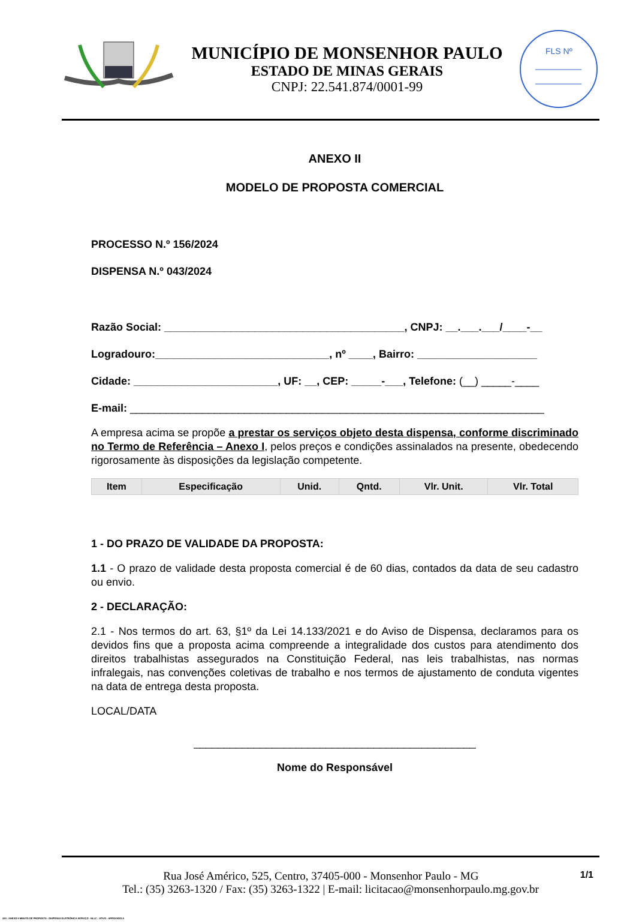MUNICÍPIO DE MONSENHOR PAULO
ESTADO DE MINAS GERAIS
CNPJ: 22.541.874/0001-99
FLS Nº
ANEXO II
MODELO DE PROPOSTA COMERCIAL
PROCESSO N.º 156/2024
DISPENSA N.º 043/2024
Razão Social: ________________________________________, CNPJ: __.___.___/____-__
Logradouro:_____________________________, nº ____, Bairro: ____________________
Cidade: ________________________, UF: __, CEP: _____-___, Telefone: (__) _____-____
E-mail: _____________________________________________________________________
A empresa acima se propõe a prestar os serviços objeto desta dispensa, conforme discriminado no Termo de Referência – Anexo I, pelos preços e condições assinalados na presente, obedecendo rigorosamente às disposições da legislação competente.
| Item | Especificação | Unid. | Qntd. | Vlr. Unit. | Vlr. Total |
| --- | --- | --- | --- | --- | --- |
1 - DO PRAZO DE VALIDADE DA PROPOSTA:
1.1 - O prazo de validade desta proposta comercial é de 60 dias, contados da data de seu cadastro ou envio.
2 - DECLARAÇÃO:
2.1 - Nos termos do art. 63, §1º da Lei 14.133/2021 e do Aviso de Dispensa, declaramos para os devidos fins que a proposta acima compreende a integralidade dos custos para atendimento dos direitos trabalhistas assegurados na Constituição Federal, nas leis trabalhistas, nas normas infralegais, nas convenções coletivas de trabalho e nos termos de ajustamento de conduta vigentes na data de entrega desta proposta.
LOCAL/DATA
_______________________________________________
Nome do Responsável
1/1 Rua José Américo, 525, Centro, 37405-000 - Monsenhor Paulo - MG
Tel.: (35) 3263-1320 / Fax: (35) 3263-1322 | E-mail: licitacao@monsenhorpaulo.mg.gov.br
420 - ANEXO II MINUTA DE PROPOSTA - DISPENSA ELETRÔNICA SERVIÇO - NLLC - ATIVO - APROVADO A